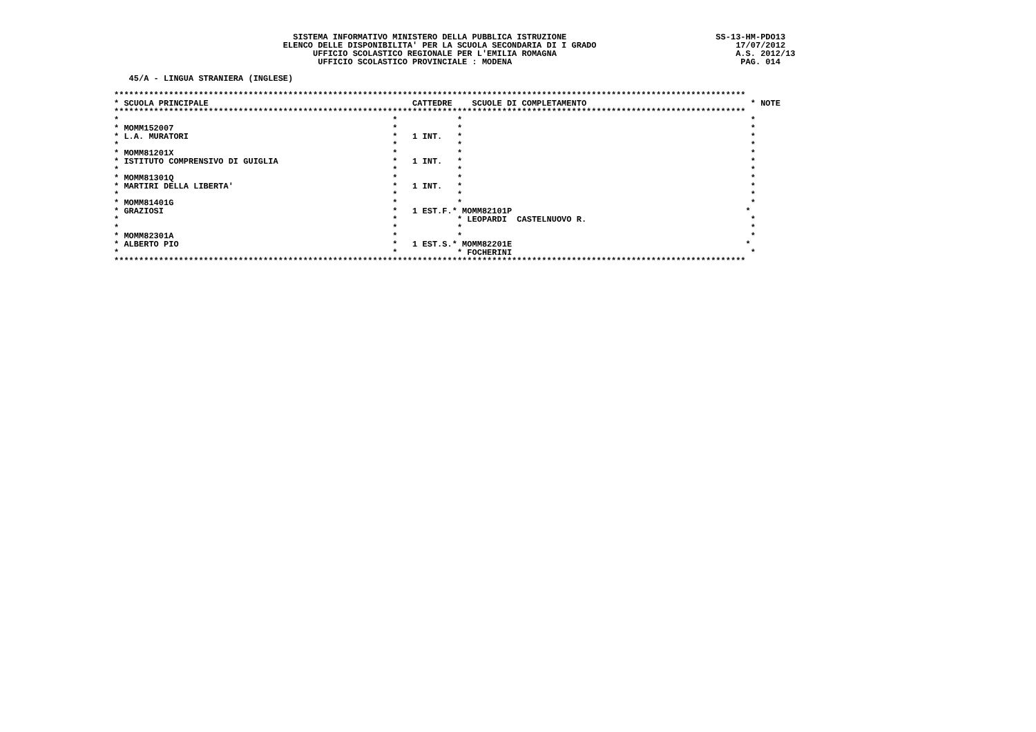SISTEMA INFORMATIVO MINISTERO DELLA PUBBLICA ISTRUZIONE                              SS-13-HM-PDO13
                                  ELENCO DELLE DISPONIBILITA' PER LA SCUOLA SECONDARIA DI I GRADO                            17/07/2012
                                        UFFICIO SCOLASTICO REGIONALE PER L'EMILIA ROMAGNA                                    A.S. 2012/13
                                         UFFICIO SCOLASTICO PROVINCIALE : MODENA                                              PAG. 014

   45/A - LINGUA STRANIERA (INGLESE)

*******************************************************************************************************************************
* SCUOLA PRINCIPALE                                         CATTEDRE    SCUOLE DI COMPLETAMENTO                                 * NOTE
*******************************************************************************************************************************
*                                                       *            *                                                          *
* MOMM152007                                            *            *                                                          *
* L.A. MURATORI                                         *   1 INT.   *                                                          *
*                                                       *            *                                                          *
* MOMM81201X                                            *            *                                                          *
* ISTITUTO COMPRENSIVO DI GUIGLIA                       *   1 INT.   *                                                          *
*                                                       *            *                                                          *
* MOMM81301Q                                            *            *                                                          *
* MARTIRI DELLA LIBERTA'                                *   1 INT.   *                                                          *
*                                                       *            *                                                          *
* MOMM81401G                                            *            *                                                          *
* GRAZIOSI                                              *   1 EST.F.* MOMM82101P                                               *
*                                                       *            * LEOPARDI  CASTELNUOVO R.                                 *
*                                                       *            *                                                          *
* MOMM82301A                                            *            *                                                          *
* ALBERTO PIO                                           *   1 EST.S.* MOMM82201E                                               *
*                                                       *            * FOCHERINI                                                *
*******************************************************************************************************************************